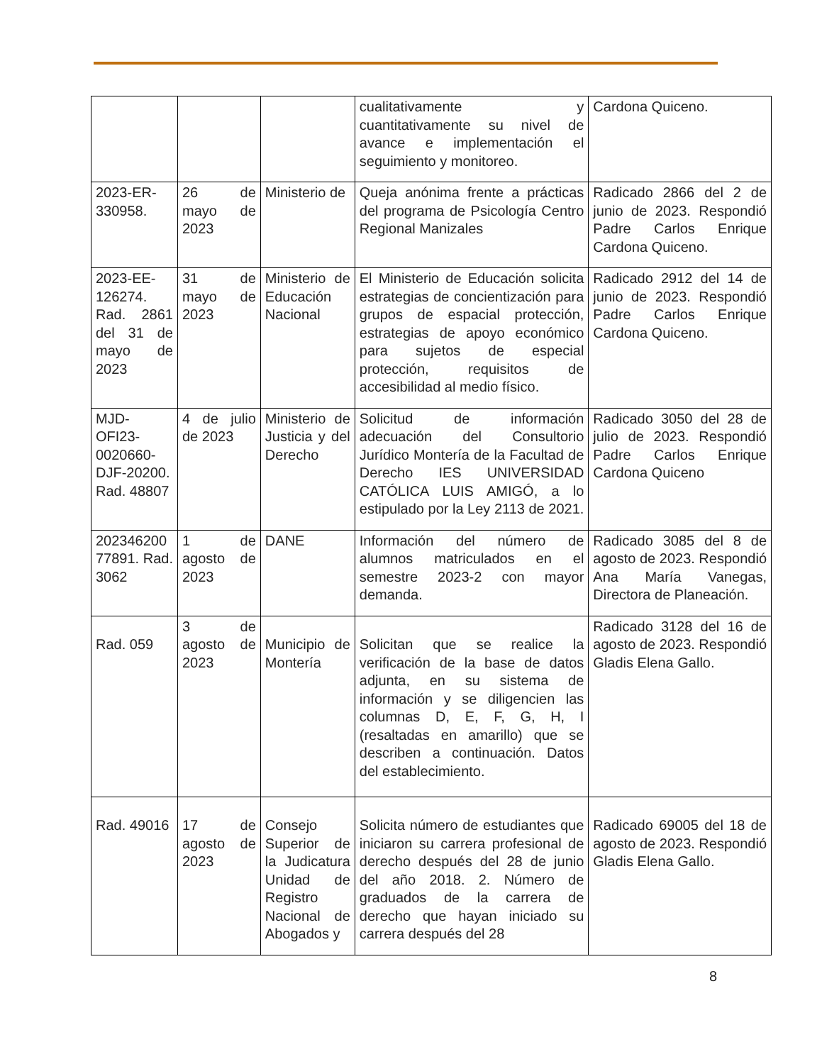| | | | cualitativamente y cuantitativamente su nivel de avance e implementación el seguimiento y monitoreo. | Cardona Quiceno. |
| 2023-ER-330958. | 26 de mayo de 2023 | Ministerio de | Queja anónima frente a prácticas del programa de Psicología Centro Regional Manizales | Radicado 2866 del 2 de junio de 2023. Respondió Padre Carlos Enrique Cardona Quiceno. |
| 2023-EE-126274. Rad. 2861 del 31 de mayo de 2023 | 31 de mayo de 2023 | Ministerio de Educación Nacional | El Ministerio de Educación solicita estrategias de concientización para grupos de espacial protección, estrategias de apoyo económico para sujetos de especial protección, requisitos de accesibilidad al medio físico. | Radicado 2912 del 14 de junio de 2023. Respondió Padre Carlos Enrique Cardona Quiceno. |
| MJD-OFI23-0020660-DJF-20200. Rad. 48807 | 4 de julio de 2023 | Ministerio de Justicia y del Derecho | Solicitud de información adecuación del Consultorio Jurídico Montería de la Facultad de Derecho IES UNIVERSIDAD CATÓLICA LUIS AMIGÓ, a lo estipulado por la Ley 2113 de 2021. | Radicado 3050 del 28 de julio de 2023. Respondió Padre Carlos Enrique Cardona Quiceno |
| 202346200 77891. Rad. 3062 | 1 de agosto de 2023 | DANE | Información del número de alumnos matriculados en el semestre 2023-2 con mayor demanda. | Radicado 3085 del 8 de agosto de 2023. Respondió Ana María Vanegas, Directora de Planeación. |
| Rad. 059 | 3 de agosto de 2023 | Municipio de Montería | Solicitan que se realice la verificación de la base de datos adjunta, en su sistema de información y se diligencien las columnas D, E, F, G, H, I (resaltadas en amarillo) que se describen a continuación. Datos del establecimiento. | Radicado 3128 del 16 de agosto de 2023. Respondió Gladis Elena Gallo. |
| Rad. 49016 | 17 de agosto de 2023 | Consejo Superior de la Judicatura Unidad de Registro Nacional de Abogados y | Solicita número de estudiantes que iniciaron su carrera profesional de derecho después del 28 de junio del año 2018. 2. Número de graduados de la carrera de derecho que hayan iniciado su carrera después del 28 | Radicado 69005 del 18 de agosto de 2023. Respondió Gladis Elena Gallo. |
8